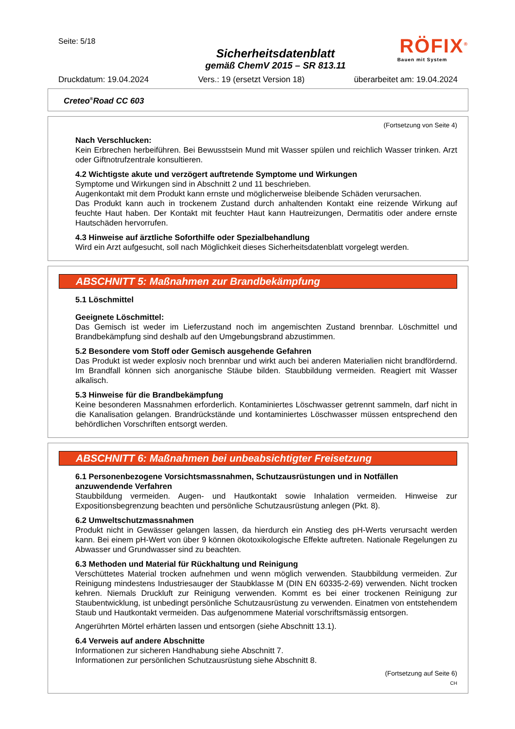Seite: 5/18
Sicherheitsdatenblatt
gemäß ChemV 2015 – SR 813.11
RÖFIX<sup>®</sup>
Bauen mit System
Druckdatum: 19.04.2024 Vers.: 19 (ersetzt Version 18) überarbeitet am: 19.04.2024
Creteo<sup>®</sup>Road CC 603
(Fortsetzung von Seite 4)
Nach Verschlucken:
Kein Erbrechen herbeiführen. Bei Bewusstsein Mund mit Wasser spülen und reichlich Wasser trinken. Arzt oder Giftnotrufzentrale konsultieren.
4.2 Wichtigste akute und verzögert auftretende Symptome und Wirkungen
Symptome und Wirkungen sind in Abschnitt 2 und 11 beschrieben.
Augenkontakt mit dem Produkt kann ernste und möglicherweise bleibende Schäden verursachen.
Das Produkt kann auch in trockenem Zustand durch anhaltenden Kontakt eine reizende Wirkung auf feuchte Haut haben. Der Kontakt mit feuchter Haut kann Hautreizungen, Dermatitis oder andere ernste Hautschäden hervorrufen.
4.3 Hinweise auf ärztliche Soforthilfe oder Spezialbehandlung
Wird ein Arzt aufgesucht, soll nach Möglichkeit dieses Sicherheitsdatenblatt vorgelegt werden.
ABSCHNITT 5: Maßnahmen zur Brandbekämpfung
5.1 Löschmittel
Geeignete Löschmittel:
Das Gemisch ist weder im Lieferzustand noch im angemischten Zustand brennbar. Löschmittel und Brandbekämpfung sind deshalb auf den Umgebungsbrand abzustimmen.
5.2 Besondere vom Stoff oder Gemisch ausgehende Gefahren
Das Produkt ist weder explosiv noch brennbar und wirkt auch bei anderen Materialien nicht brandfördernd. Im Brandfall können sich anorganische Stäube bilden. Staubbildung vermeiden. Reagiert mit Wasser alkalisch.
5.3 Hinweise für die Brandbekämpfung
Keine besonderen Massnahmen erforderlich. Kontaminiertes Löschwasser getrennt sammeln, darf nicht in die Kanalisation gelangen. Brandrückstände und kontaminiertes Löschwasser müssen entsprechend den behördlichen Vorschriften entsorgt werden.
ABSCHNITT 6: Maßnahmen bei unbeabsichtigter Freisetzung
6.1 Personenbezogene Vorsichtsmassnahmen, Schutzausrüstungen und in Notfällen anzuwendende Verfahren
Staubbildung vermeiden. Augen- und Hautkontakt sowie Inhalation vermeiden. Hinweise zur Expositionsbegrenzung beachten und persönliche Schutzausrüstung anlegen (Pkt. 8).
6.2 Umweltschutzmassnahmen
Produkt nicht in Gewässer gelangen lassen, da hierdurch ein Anstieg des pH-Werts verursacht werden kann. Bei einem pH-Wert von über 9 können ökotoxikologische Effekte auftreten. Nationale Regelungen zu Abwasser und Grundwasser sind zu beachten.
6.3 Methoden und Material für Rückhaltung und Reinigung
Verschüttetes Material trocken aufnehmen und wenn möglich verwenden. Staubbildung vermeiden. Zur Reinigung mindestens Industriesauger der Staubklasse M (DIN EN 60335-2-69) verwenden. Nicht trocken kehren. Niemals Druckluft zur Reinigung verwenden. Kommt es bei einer trockenen Reinigung zur Staubentwicklung, ist unbedingt persönliche Schutzausrüstung zu verwenden. Einatmen von entstehendem Staub und Hautkontakt vermeiden. Das aufgenommene Material vorschriftsmässig entsorgen.
Angerührten Mörtel erhärten lassen und entsorgen (siehe Abschnitt 13.1).
6.4 Verweis auf andere Abschnitte
Informationen zur sicheren Handhabung siehe Abschnitt 7.
Informationen zur persönlichen Schutzausrüstung siehe Abschnitt 8.
(Fortsetzung auf Seite 6)
CH